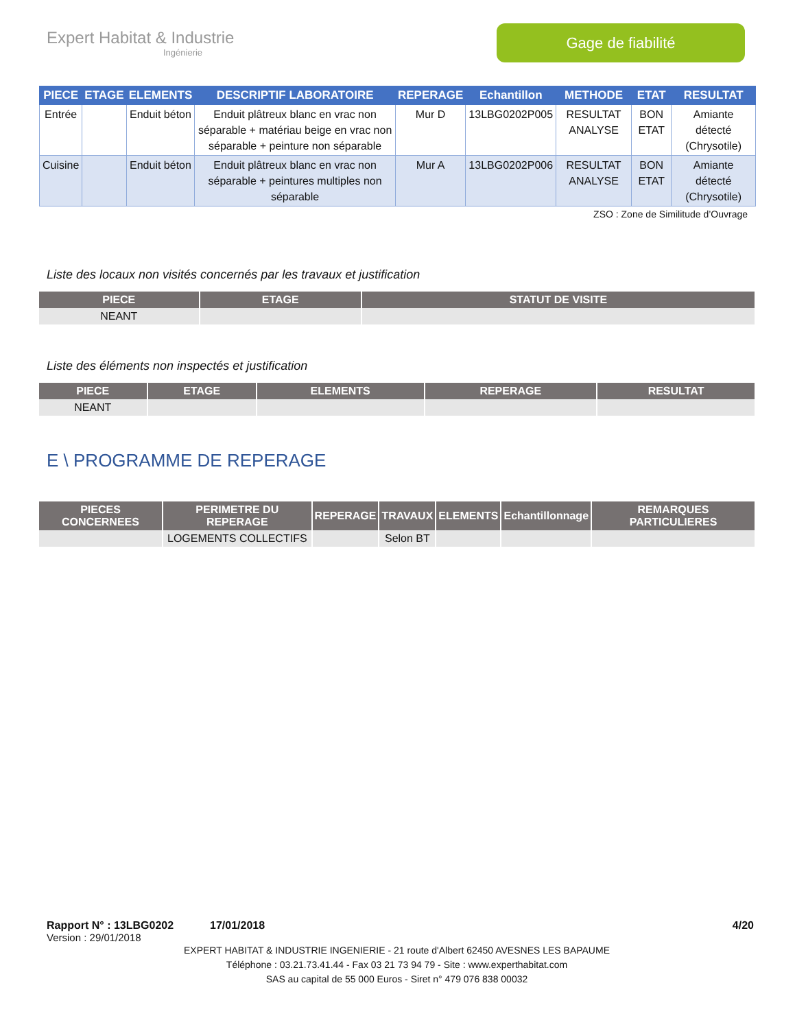Expert Habitat & Industrie
Ingénierie
Gage de fiabilité
| PIECE | ETAGE | ELEMENTS | DESCRIPTIF LABORATOIRE | REPERAGE | Echantillon | METHODE | ETAT | RESULTAT |
| --- | --- | --- | --- | --- | --- | --- | --- | --- |
| Entrée | | Enduit béton | Enduit plâtreux blanc en vrac non séparable + matériau beige en vrac non séparable + peinture non séparable | Mur D | 13LBG0202P005 | RESULTAT ANALYSE | BON ETAT | Amiante détecté (Chrysotile) |
| Cuisine | | Enduit béton | Enduit plâtreux blanc en vrac non séparable + peintures multiples non séparable | Mur A | 13LBG0202P006 | RESULTAT ANALYSE | BON ETAT | Amiante détecté (Chrysotile) |
ZSO : Zone de Similitude d’Ouvrage
Liste des locaux non visités concernés par les travaux et justification
| PIECE | ETAGE | STATUT DE VISITE |
| --- | --- | --- |
| NEANT | | |
Liste des éléments non inspectés et justification
| PIECE | ETAGE | ELEMENTS | REPERAGE | RESULTAT |
| --- | --- | --- | --- | --- |
| NEANT | | | | |
E \ PROGRAMME DE REPERAGE
| PIECES CONCERNEES | PERIMETRE DU REPERAGE | REPERAGE | TRAVAUX | ELEMENTS | Echantillonnage | REMARQUES PARTICULIERES |
| --- | --- | --- | --- | --- | --- | --- |
| | LOGEMENTS COLLECTIFS | | Selon BT | | | |
Rapport N° : 13LBG0202 17/01/2018 4/20
Version : 29/01/2018
EXPERT HABITAT & INDUSTRIE INGENIERIE - 21 route d'Albert 62450 AVESNES LES BAPAUME
Téléphone : 03.21.73.41.44 - Fax 03 21 73 94 79 - Site : www.experthabitat.com
SAS au capital de 55 000 Euros - Siret n° 479 076 838 00032